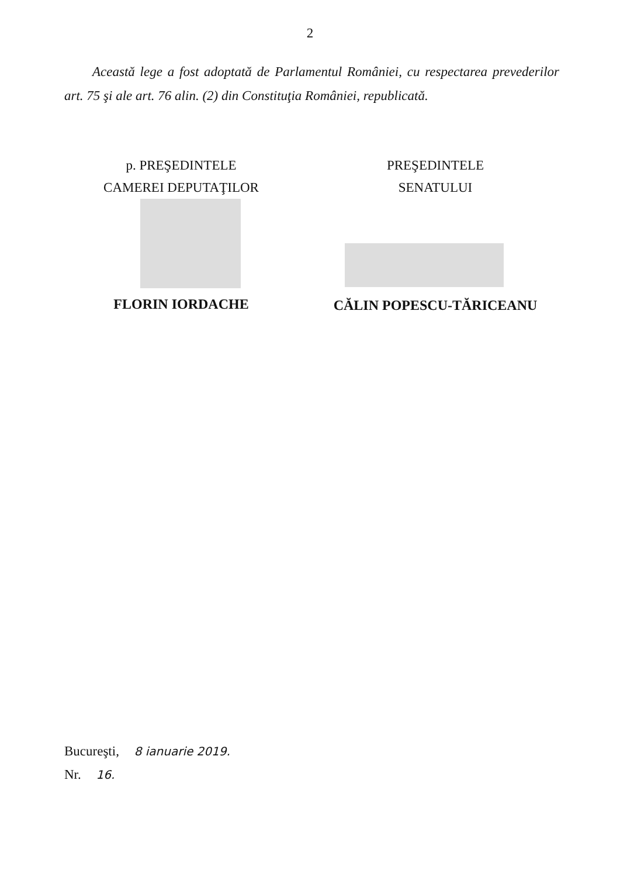2
Această lege a fost adoptată de Parlamentul României, cu respectarea prevederilor art. 75 şi ale art. 76 alin. (2) din Constituţia României, republicată.
p. PREŞEDINTELE
CAMEREI DEPUTAŢILOR
FLORIN IORDACHE
PREŞEDINTELE
SENATULUI
CĂLIN POPESCU-TĂRICEANU
Bucureşti, 8 ianuarie 2019.
Nr. 16.